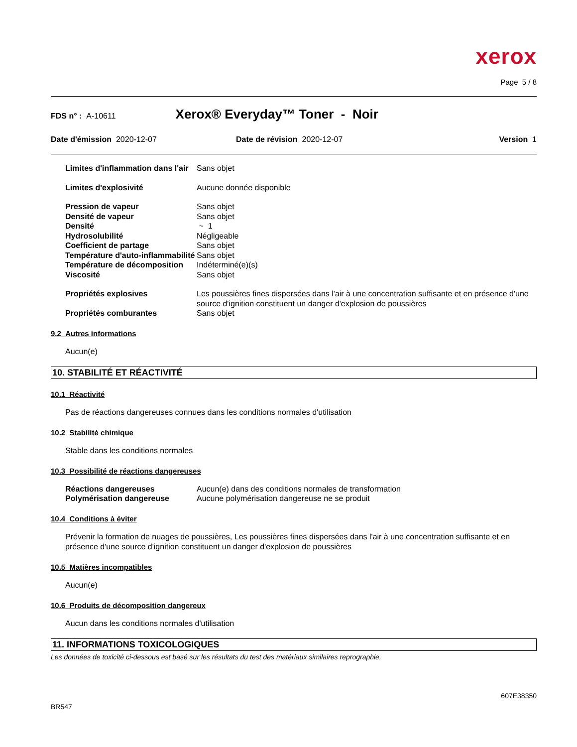xerox
Page 5 / 8
FDS n° : A-10611 Xerox® Everyday™ Toner - Noir
Date d'émission 2020-12-07 Date de révision 2020-12-07 Version 1
| Limites d'inflammation dans l'air | Sans objet |
| Limites d'explosivité | Aucune donnée disponible |
| Pression de vapeur | Sans objet |
| Densité de vapeur | Sans objet |
| Densité | ~ 1 |
| Hydrosolubilité | Négligeable |
| Coefficient de partage | Sans objet |
| Température d'auto-inflammabilité | Sans objet |
| Température de décomposition | Indéterminé(e)(s) |
| Viscosité | Sans objet |
| Propriétés explosives | Les poussières fines dispersées dans l'air à une concentration suffisante et en présence d'une source d'ignition constituent un danger d'explosion de poussières |
| Propriétés comburantes | Sans objet |
9.2 Autres informations
Aucun(e)
10. STABILITÉ ET RÉACTIVITÉ
10.1 Réactivité
Pas de réactions dangereuses connues dans les conditions normales d'utilisation
10.2 Stabilité chimique
Stable dans les conditions normales
10.3 Possibilité de réactions dangereuses
| Réactions dangereuses | Aucun(e) dans des conditions normales de transformation |
| Polymérisation dangereuse | Aucune polymérisation dangereuse ne se produit |
10.4 Conditions à éviter
Prévenir la formation de nuages de poussières, Les poussières fines dispersées dans l'air à une concentration suffisante et en présence d'une source d'ignition constituent un danger d'explosion de poussières
10.5 Matières incompatibles
Aucun(e)
10.6 Produits de décomposition dangereux
Aucun dans les conditions normales d'utilisation
11. INFORMATIONS TOXICOLOGIQUES
Les données de toxicité ci-dessous est basé sur les résultats du test des matériaux similaires reprographie.
607E38350
BR547